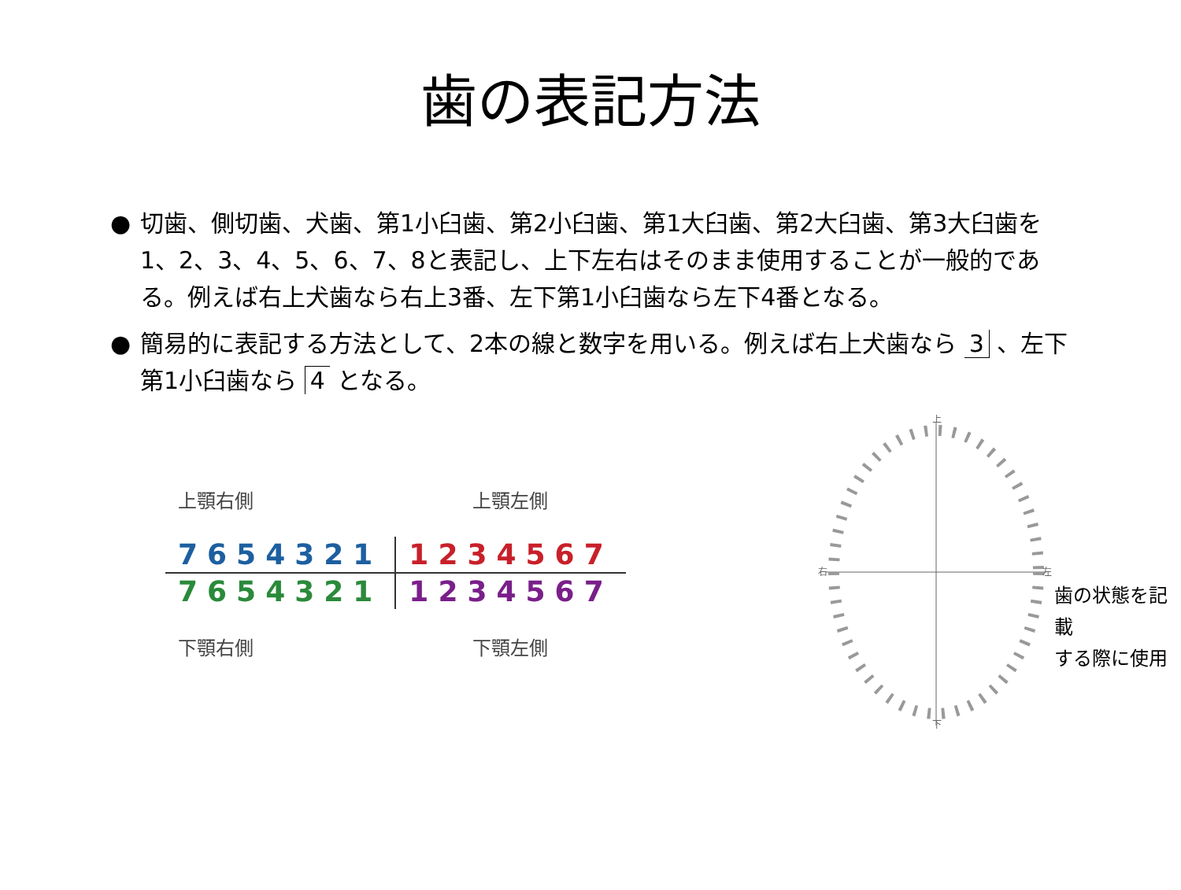歯の表記方法
● 切歯、側切歯、犬歯、第1小臼歯、第2小臼歯、第1大臼歯、第2大臼歯、第3大臼歯を1、2、3、4、5、6、7、8と表記し、上下左右はそのまま使用することが一般的である。例えば右上犬歯なら右上3番、左下第1小臼歯なら左下4番となる。
● 簡易的に表記する方法として、2本の線と数字を用いる。例えば右上犬歯なら 3 、左下第1小臼歯なら 4 となる。
上顎右側 上顎左側
| 7654321 | 1234567 |
| 7654321 | 1234567 |
下顎右側 下顎左側
上
下
右
左
歯の状態を記載
する際に使用